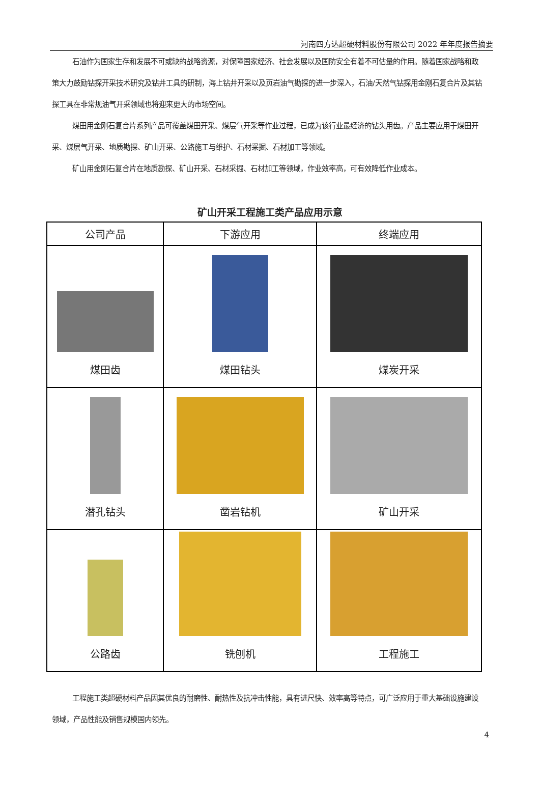河南四方达超硬材料股份有限公司 2022 年年度报告摘要
石油作为国家生存和发展不可或缺的战略资源，对保障国家经济、社会发展以及国防安全有着不可估量的作用。随着国家战略和政策大力鼓励钻探开采技术研究及钻井工具的研制，海上钻井开采以及页岩油气勘探的进一步深入，石油/天然气钻探用金刚石复合片及其钻探工具在非常规油气开采领域也将迎来更大的市场空间。
煤田用金刚石复合片系列产品可覆盖煤田开采、煤层气开采等作业过程，已成为该行业最经济的钻头用齿。产品主要应用于煤田开采、煤层气开采、地质勘探、矿山开采、公路施工与维护、石材采掘、石材加工等领域。
矿山用金刚石复合片在地质勘探、矿山开采、石材采掘、石材加工等领域，作业效率高，可有效降低作业成本。
矿山开采工程施工类产品应用示意
| 公司产品 | 下游应用 | 终端应用 |
| --- | --- | --- |
| 煤田齿 | 煤田钻头 | 煤炭开采 |
| 潜孔钻头 | 凿岩钻机 | 矿山开采 |
| 公路齿 | 铣刨机 | 工程施工 |
工程施工类超硬材料产品因其优良的耐磨性、耐热性及抗冲击性能，具有进尺快、效率高等特点，可广泛应用于重大基础设施建设领域，产品性能及销售规模国内领先。
4